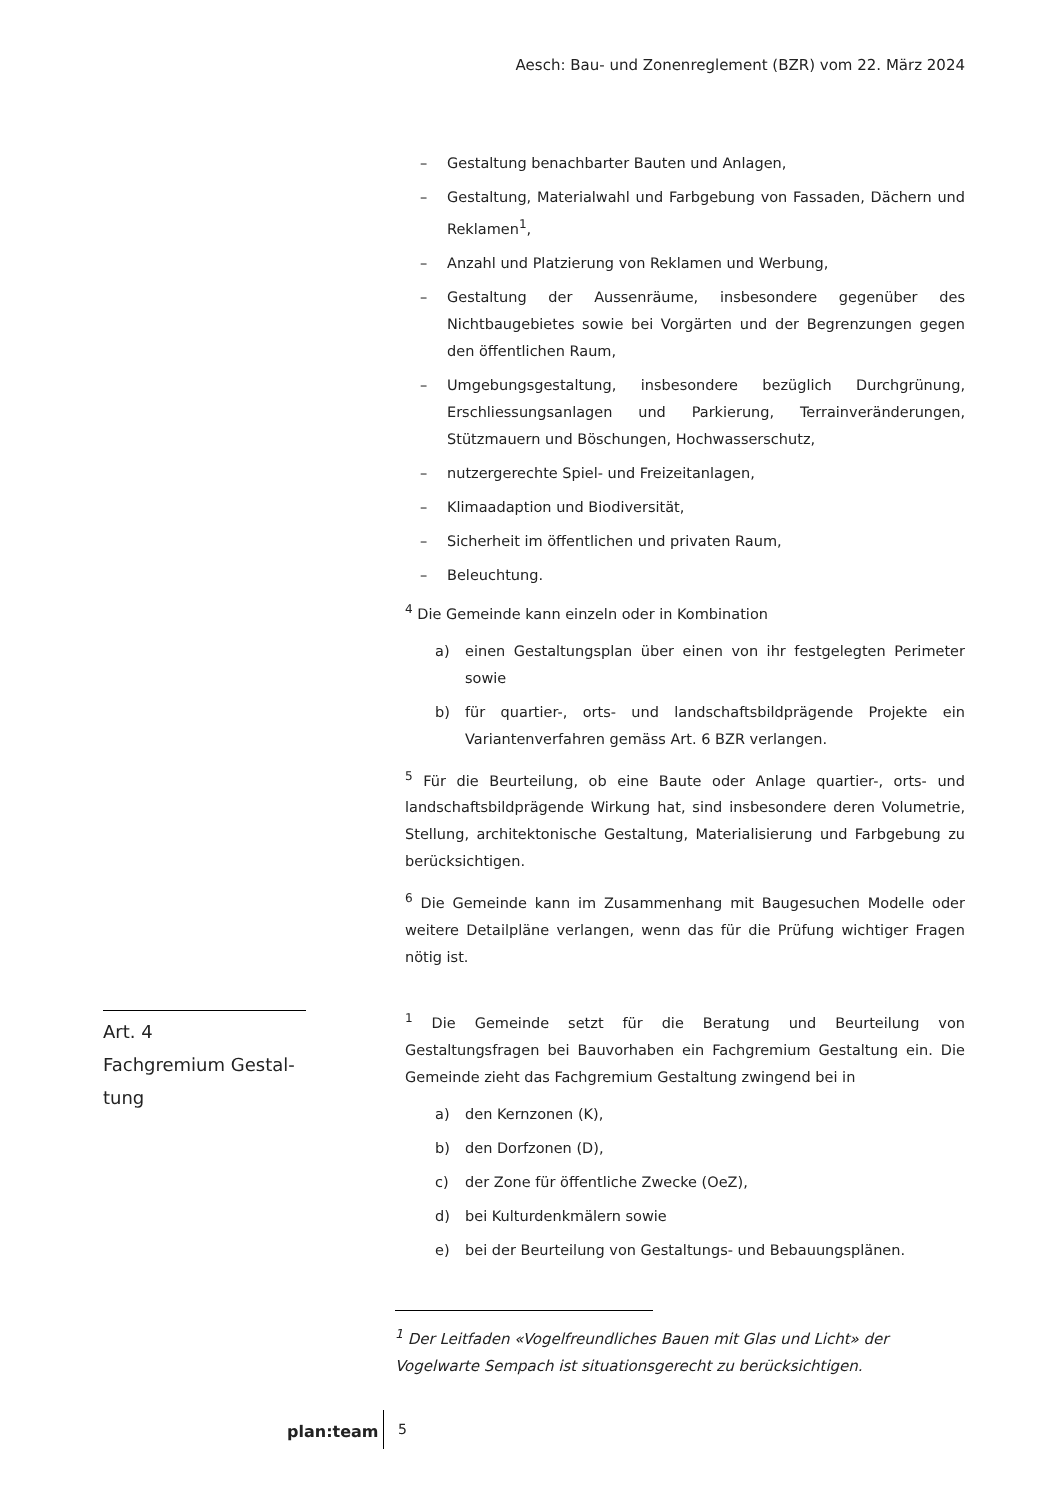Aesch: Bau- und Zonenreglement (BZR) vom 22. März 2024
– Gestaltung benachbarter Bauten und Anlagen,
– Gestaltung, Materialwahl und Farbgebung von Fassaden, Dächern und Reklamen<sup>1</sup>,
– Anzahl und Platzierung von Reklamen und Werbung,
– Gestaltung der Aussenräume, insbesondere gegenüber des Nichtbaugebietes sowie bei Vorgärten und der Begrenzungen gegen den öffentlichen Raum,
– Umgebungsgestaltung, insbesondere bezüglich Durchgrünung, Erschliessungsanlagen und Parkierung, Terrainveränderungen, Stützmauern und Böschungen, Hochwasserschutz,
– nutzergerechte Spiel- und Freizeitanlagen,
– Klimaadaption und Biodiversität,
– Sicherheit im öffentlichen und privaten Raum,
– Beleuchtung.
<sup>4</sup> Die Gemeinde kann einzeln oder in Kombination
a) einen Gestaltungsplan über einen von ihr festgelegten Perimeter sowie
b) für quartier-, orts- und landschaftsbildprägende Projekte ein Variantenverfahren gemäss Art. 6 BZR verlangen.
<sup>5</sup> Für die Beurteilung, ob eine Baute oder Anlage quartier-, orts- und landschaftsbildprägende Wirkung hat, sind insbesondere deren Volumetrie, Stellung, architektonische Gestaltung, Materialisierung und Farbgebung zu berücksichtigen.
<sup>6</sup> Die Gemeinde kann im Zusammenhang mit Baugesuchen Modelle oder weitere Detailpläne verlangen, wenn das für die Prüfung wichtiger Fragen nötig ist.
Art. 4
Fachgremium Gestal-
tung
<sup>1</sup> Die Gemeinde setzt für die Beratung und Beurteilung von Gestaltungsfragen bei Bauvorhaben ein Fachgremium Gestaltung ein. Die Gemeinde zieht das Fachgremium Gestaltung zwingend bei in
a) den Kernzonen (K),
b) den Dorfzonen (D),
c) der Zone für öffentliche Zwecke (OeZ),
d) bei Kulturdenkmälern sowie
e) bei der Beurteilung von Gestaltungs- und Bebauungsplänen.
<sup>1</sup> Der Leitfaden «Vogelfreundliches Bauen mit Glas und Licht» der Vogelwarte Sempach ist situationsgerecht zu berücksichtigen.
plan:team 5